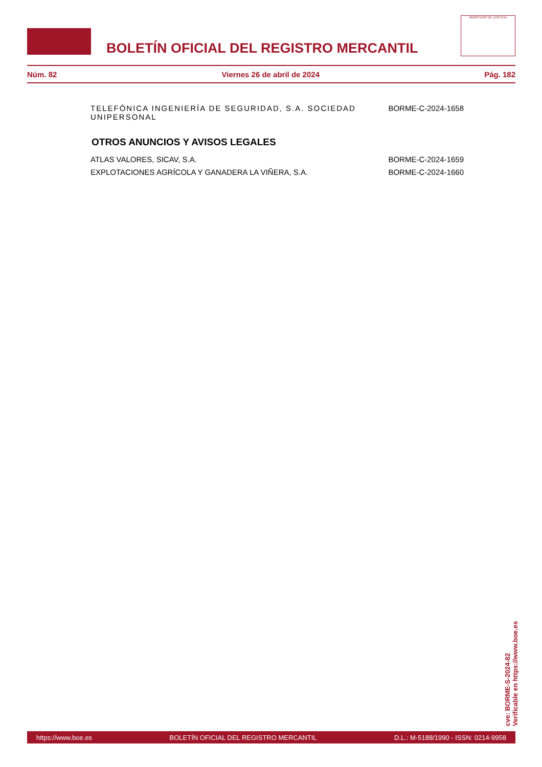BOLETÍN OFICIAL DEL REGISTRO MERCANTIL
MINISTERIO DE JUSTICIA
Núm. 82 Viernes 26 de abril de 2024 Pág. 182
TELEFÓNICA INGENIERÍA DE SEGURIDAD, S.A. SOCIEDAD UNIPERSONAL BORME-C-2024-1658
OTROS ANUNCIOS Y AVISOS LEGALES
ATLAS VALORES, SICAV, S.A. BORME-C-2024-1659
EXPLOTACIONES AGRÍCOLA Y GANADERA LA VIÑERA, S.A. BORME-C-2024-1660
cve: BORME-S-2024-82
Verificable en https://www.boe.es
https://www.boe.es BOLETÍN OFICIAL DEL REGISTRO MERCANTIL D.L.: M-5188/1990 - ISSN: 0214-9958